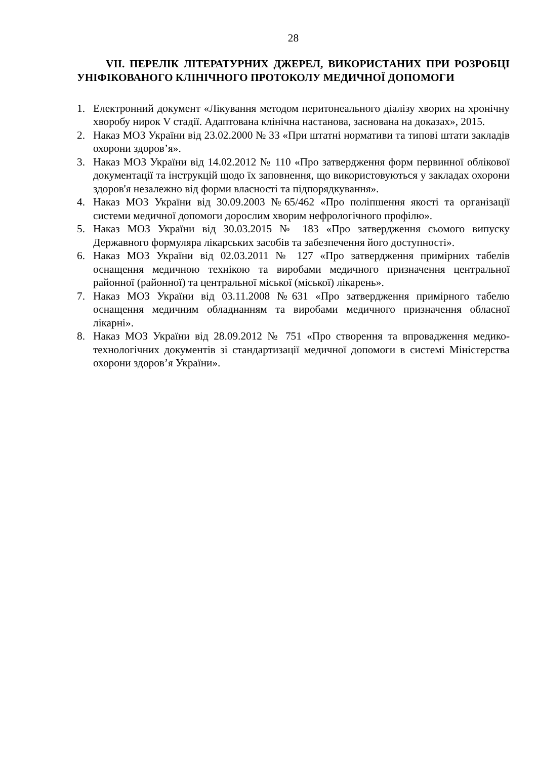28
VII. ПЕРЕЛІК ЛІТЕРАТУРНИХ ДЖЕРЕЛ, ВИКОРИСТАНИХ ПРИ РОЗРОБЦІ УНІФІКОВАНОГО КЛІНІЧНОГО ПРОТОКОЛУ МЕДИЧНОЇ ДОПОМОГИ
1. Електронний документ «Лікування методом перитонеального діалізу хворих на хронічну хворобу нирок V стадії. Адаптована клінічна настанова, заснована на доказах», 2015.
2. Наказ МОЗ України від 23.02.2000 № 33 «При штатні нормативи та типові штати закладів охорони здоров’я».
3. Наказ МОЗ України від 14.02.2012 № 110 «Про затвердження форм первинної облікової документації та інструкцій щодо їх заповнення, що використовуються у закладах охорони здоров'я незалежно від форми власності та підпорядкування».
4. Наказ МОЗ України від 30.09.2003 №65/462 «Про поліпшення якості та організації системи медичної допомоги дорослим хворим нефрологічного профілю».
5. Наказ МОЗ України від 30.03.2015 № 183 «Про затвердження сьомого випуску Державного формуляра лікарських засобів та забезпечення його доступності».
6. Наказ МОЗ України від 02.03.2011 № 127 «Про затвердження примірних табелів оснащення медичною технікою та виробами медичного призначення центральної районної (районної) та центральної міської (міської) лікарень».
7. Наказ МОЗ України від 03.11.2008 №631 «Про затвердження примірного табелю оснащення медичним обладнанням та виробами медичного призначення обласної лікарні».
8. Наказ МОЗ України від 28.09.2012 № 751 «Про створення та впровадження медико-технологічних документів зі стандартизації медичної допомоги в системі Міністерства охорони здоров’я України».